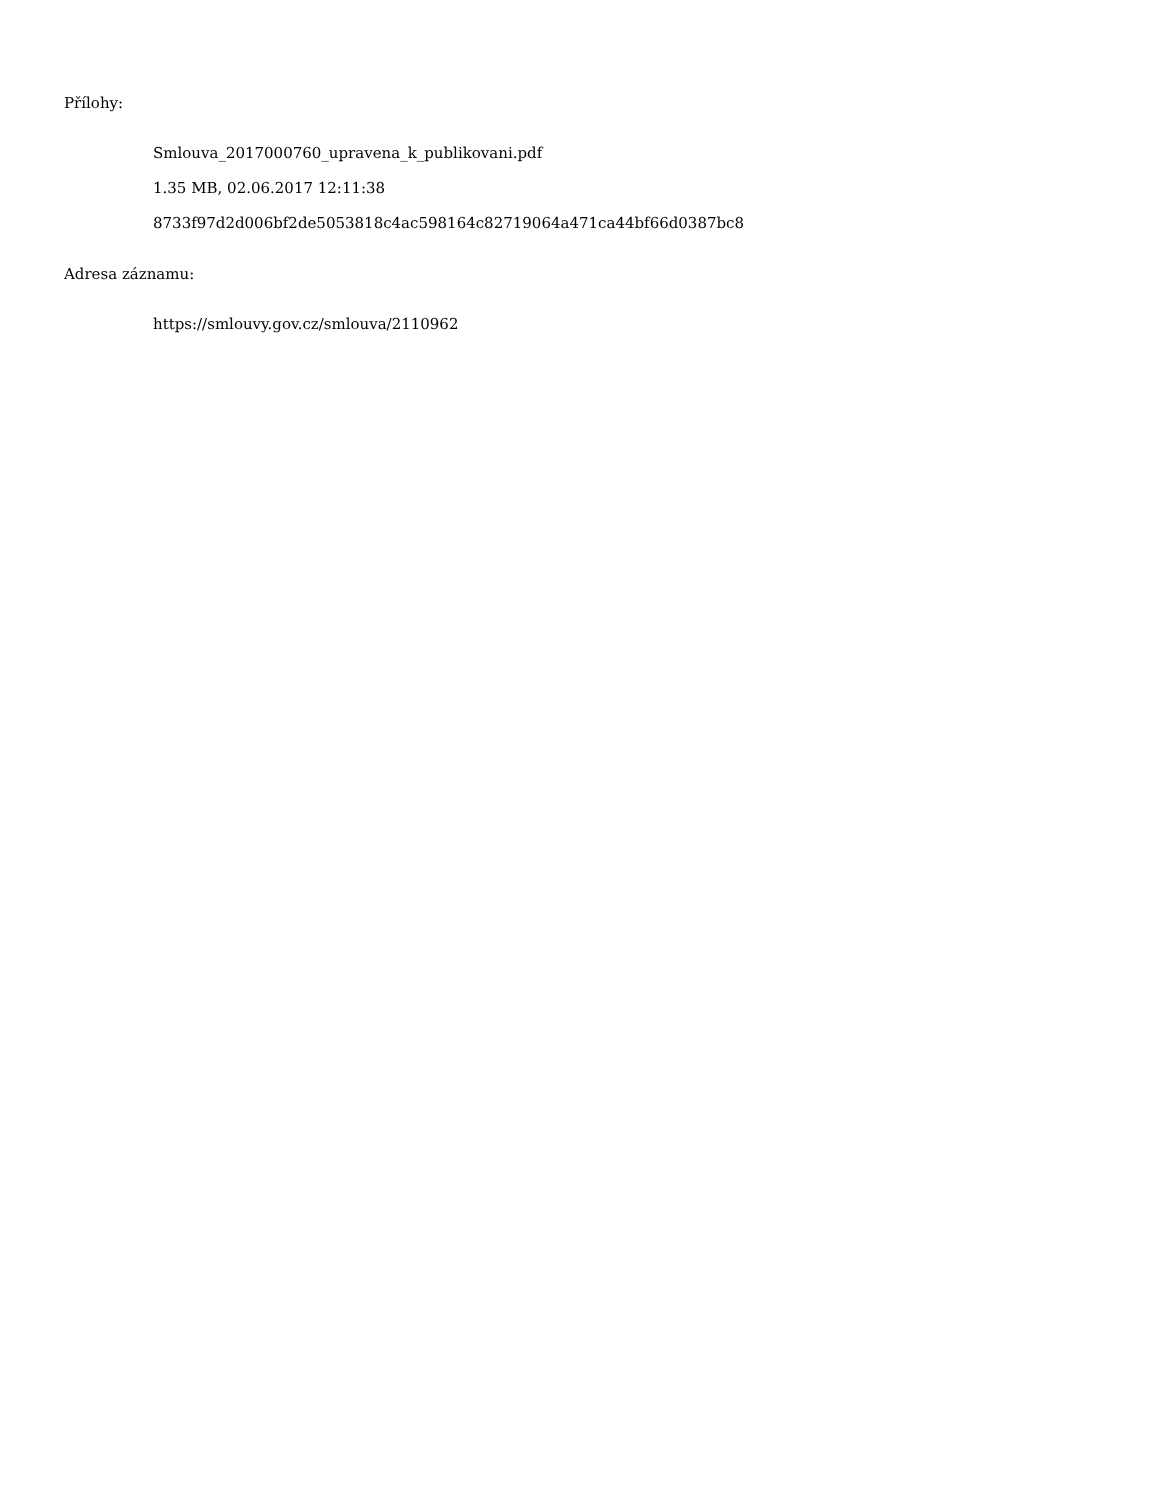Přílohy:
Smlouva_2017000760_upravena_k_publikovani.pdf
1.35 MB, 02.06.2017 12:11:38
8733f97d2d006bf2de5053818c4ac598164c82719064a471ca44bf66d0387bc8
Adresa záznamu:
https://smlouvy.gov.cz/smlouva/2110962